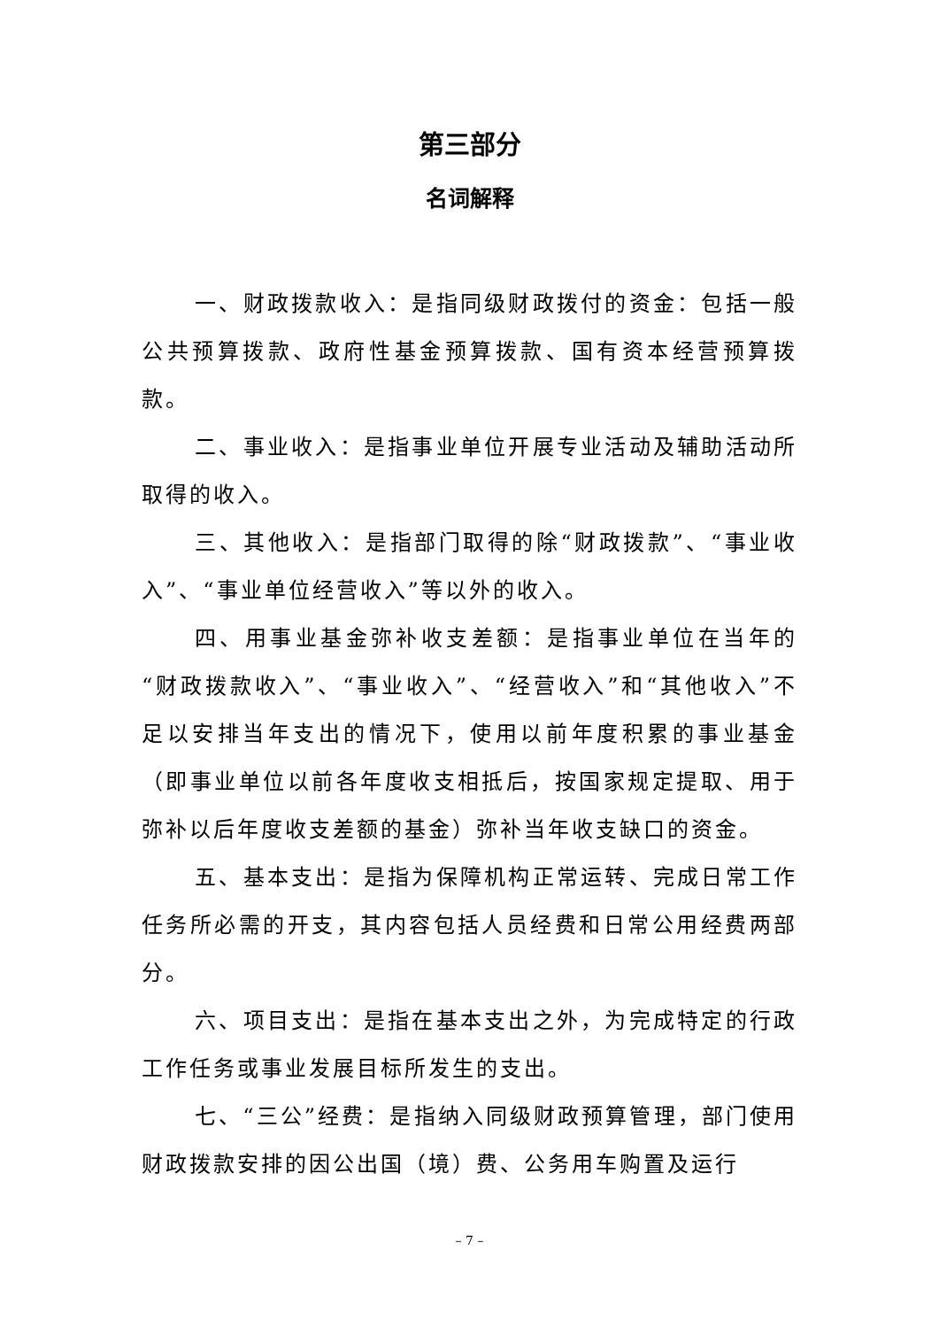第三部分
名词解释
一、财政拨款收入：是指同级财政拨付的资金：包括一般公共预算拨款、政府性基金预算拨款、国有资本经营预算拨款。
二、事业收入：是指事业单位开展专业活动及辅助活动所取得的收入。
三、其他收入：是指部门取得的除“财政拨款”、“事业收入”、“事业单位经营收入”等以外的收入。
四、用事业基金弥补收支差额：是指事业单位在当年的“财政拨款收入”、“事业收入”、“经营收入”和“其他收入”不足以安排当年支出的情况下，使用以前年度积累的事业基金（即事业单位以前各年度收支相抵后，按国家规定提取、用于弥补以后年度收支差额的基金）弥补当年收支缺口的资金。
五、基本支出：是指为保障机构正常运转、完成日常工作任务所必需的开支，其内容包括人员经费和日常公用经费两部分。
六、项目支出：是指在基本支出之外，为完成特定的行政工作任务或事业发展目标所发生的支出。
七、“三公”经费：是指纳入同级财政预算管理，部门使用财政拨款安排的因公出国（境）费、公务用车购置及运行
– 7 –